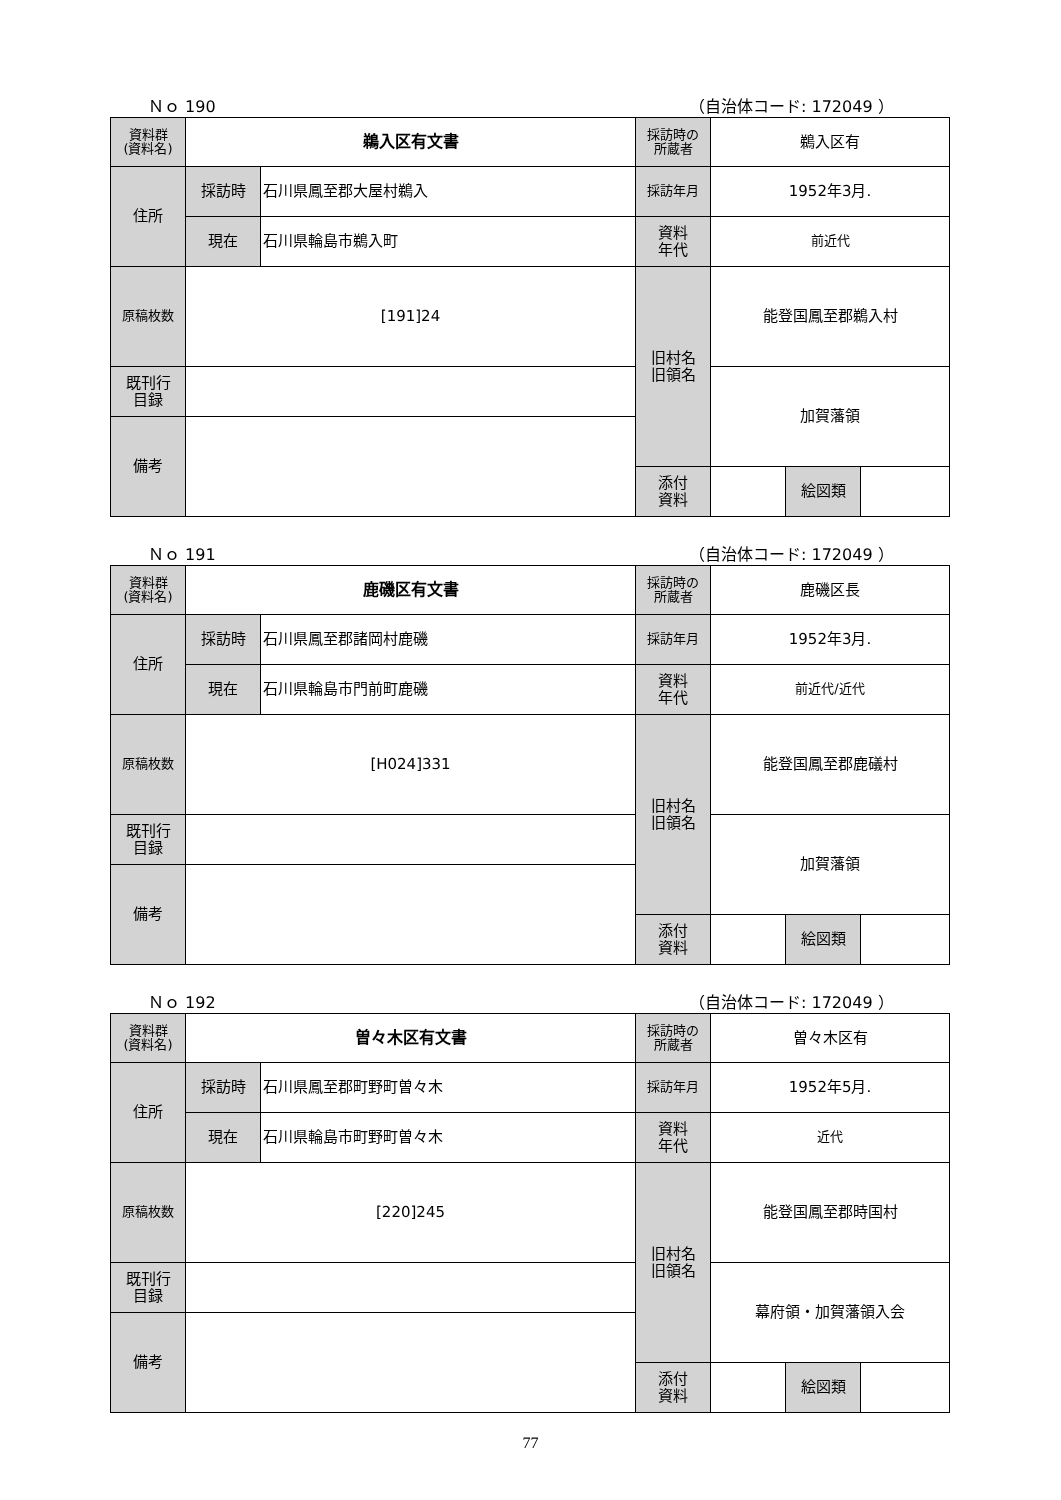Ｎｏ 190 （自治体コード: 172049 ）
| 資料群 (資料名) | 鵜入区有文書 | | 採訪時の 所蔵者 | 鵜入区有 | | |
| 住所 | 採訪時 | 石川県鳳至郡大屋村鵜入 | 採訪年月 | 1952年3月. | | |
| | 現在 | 石川県輪島市鵜入町 | 資料 年代 | 前近代 | | |
| 原稿枚数 | [191]24 | | 旧村名 旧領名 | 能登国鳳至郡鵜入村 | | |
| 既刊行 目録 | | | | 加賀藩領 | | |
| 備考 | | | | | | |
| | | | 添付 資料 | | 絵図類 | |
Ｎｏ 191 （自治体コード: 172049 ）
| 資料群 (資料名) | 鹿磯区有文書 | | 採訪時の 所蔵者 | 鹿磯区長 | | |
| 住所 | 採訪時 | 石川県鳳至郡諸岡村鹿磯 | 採訪年月 | 1952年3月. | | |
| | 現在 | 石川県輪島市門前町鹿磯 | 資料 年代 | 前近代/近代 | | |
| 原稿枚数 | [H024]331 | | 旧村名 旧領名 | 能登国鳳至郡鹿礒村 | | |
| 既刊行 目録 | | | | 加賀藩領 | | |
| 備考 | | | | | | |
| | | | 添付 資料 | | 絵図類 | |
Ｎｏ 192 （自治体コード: 172049 ）
| 資料群 (資料名) | 曽々木区有文書 | | 採訪時の 所蔵者 | 曽々木区有 | | |
| 住所 | 採訪時 | 石川県鳳至郡町野町曽々木 | 採訪年月 | 1952年5月. | | |
| | 現在 | 石川県輪島市町野町曽々木 | 資料 年代 | 近代 | | |
| 原稿枚数 | [220]245 | | 旧村名 旧領名 | 能登国鳳至郡時国村 | | |
| 既刊行 目録 | | | | 幕府領・加賀藩領入会 | | |
| 備考 | | | | | | |
| | | | 添付 資料 | | 絵図類 | |
77